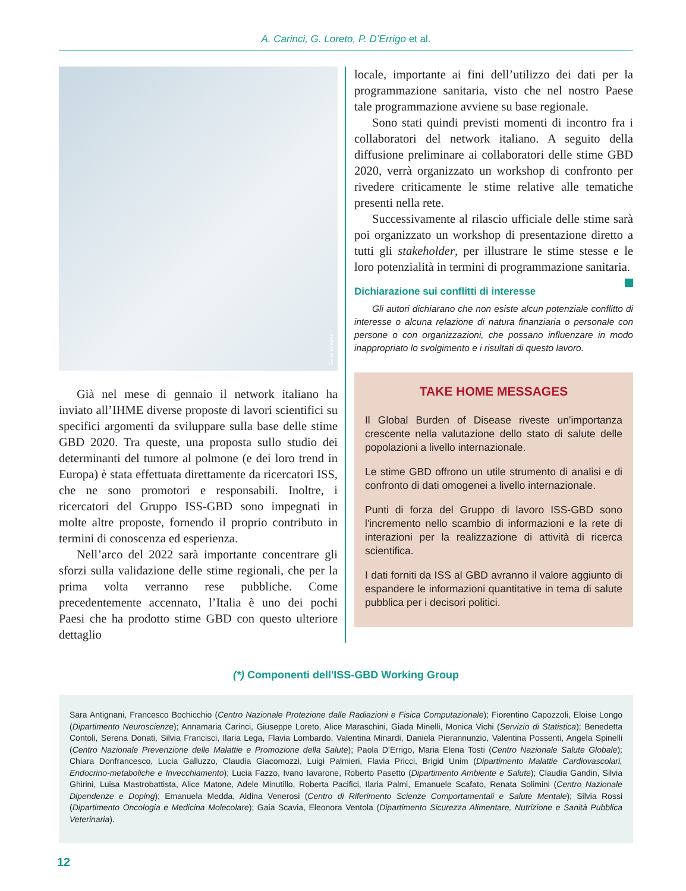A. Carinci, G. Loreto, P. D’Errigo et al.
Getty Images
Già nel mese di gennaio il network italiano ha inviato all’IHME diverse proposte di lavori scientifici su specifici argomenti da sviluppare sulla base delle stime GBD 2020. Tra queste, una proposta sullo studio dei determinanti del tumore al polmone (e dei loro trend in Europa) è stata effettuata direttamente da ricercatori ISS, che ne sono promotori e responsabili. Inoltre, i ricercatori del Gruppo ISS-GBD sono impegnati in molte altre proposte, fornendo il proprio contributo in termini di conoscenza ed esperienza.
Nell’arco del 2022 sarà importante concentrare gli sforzi sulla validazione delle stime regionali, che per la prima volta verranno rese pubbliche. Come precedentemente accennato, l’Italia è uno dei pochi Paesi che ha prodotto stime GBD con questo ulteriore dettaglio
locale, importante ai fini dell’utilizzo dei dati per la programmazione sanitaria, visto che nel nostro Paese tale programmazione avviene su base regionale.
Sono stati quindi previsti momenti di incontro fra i collaboratori del network italiano. A seguito della diffusione preliminare ai collaboratori delle stime GBD 2020, verrà organizzato un workshop di confronto per rivedere criticamente le stime relative alle tematiche presenti nella rete.
Successivamente al rilascio ufficiale delle stime sarà poi organizzato un workshop di presentazione diretto a tutti gli stakeholder, per illustrare le stime stesse e le loro potenzialità in termini di programmazione sanitaria.
Dichiarazione sui conflitti di interesse
Gli autori dichiarano che non esiste alcun potenziale conflitto di interesse o alcuna relazione di natura finanziaria o personale con persone o con organizzazioni, che possano influenzare in modo inappropriato lo svolgimento e i risultati di questo lavoro.
TAKE HOME MESSAGES
Il Global Burden of Disease riveste un'importanza crescente nella valutazione dello stato di salute delle popolazioni a livello internazionale.
Le stime GBD offrono un utile strumento di analisi e di confronto di dati omogenei a livello internazionale.
Punti di forza del Gruppo di lavoro ISS-GBD sono l'incremento nello scambio di informazioni e la rete di interazioni per la realizzazione di attività di ricerca scientifica.
I dati forniti da ISS al GBD avranno il valore aggiunto di espandere le informazioni quantitative in tema di salute pubblica per i decisori politici.
(*) Componenti dell'ISS-GBD Working Group
Sara Antignani, Francesco Bochicchio (Centro Nazionale Protezione dalle Radiazioni e Fisica Computazionale); Fiorentino Capozzoli, Eloise Longo (Dipartimento Neuroscienze); Annamaria Carinci, Giuseppe Loreto, Alice Maraschini, Giada Minelli, Monica Vichi (Servizio di Statistica); Benedetta Contoli, Serena Donati, Silvia Francisci, Ilaria Lega, Flavia Lombardo, Valentina Minardi, Daniela Pierannunzio, Valentina Possenti, Angela Spinelli (Centro Nazionale Prevenzione delle Malattie e Promozione della Salute); Paola D’Errigo, Maria Elena Tosti (Centro Nazionale Salute Globale); Chiara Donfrancesco, Lucia Galluzzo, Claudia Giacomozzi, Luigi Palmieri, Flavia Pricci, Brigid Unim (Dipartimento Malattie Cardiovascolari, Endocrino-metaboliche e Invecchiamento); Lucia Fazzo, Ivano Iavarone, Roberto Pasetto (Dipartimento Ambiente e Salute); Claudia Gandin, Silvia Ghirini, Luisa Mastrobattista, Alice Matone, Adele Minutillo, Roberta Pacifici, Ilaria Palmi, Emanuele Scafato, Renata Solimini (Centro Nazionale Dipendenze e Doping); Emanuela Medda, Aldina Venerosi (Centro di Riferimento Scienze Comportamentali e Salute Mentale); Silvia Rossi (Dipartimento Oncologia e Medicina Molecolare); Gaia Scavia, Eleonora Ventola (Dipartimento Sicurezza Alimentare, Nutrizione e Sanità Pubblica Veterinaria).
12